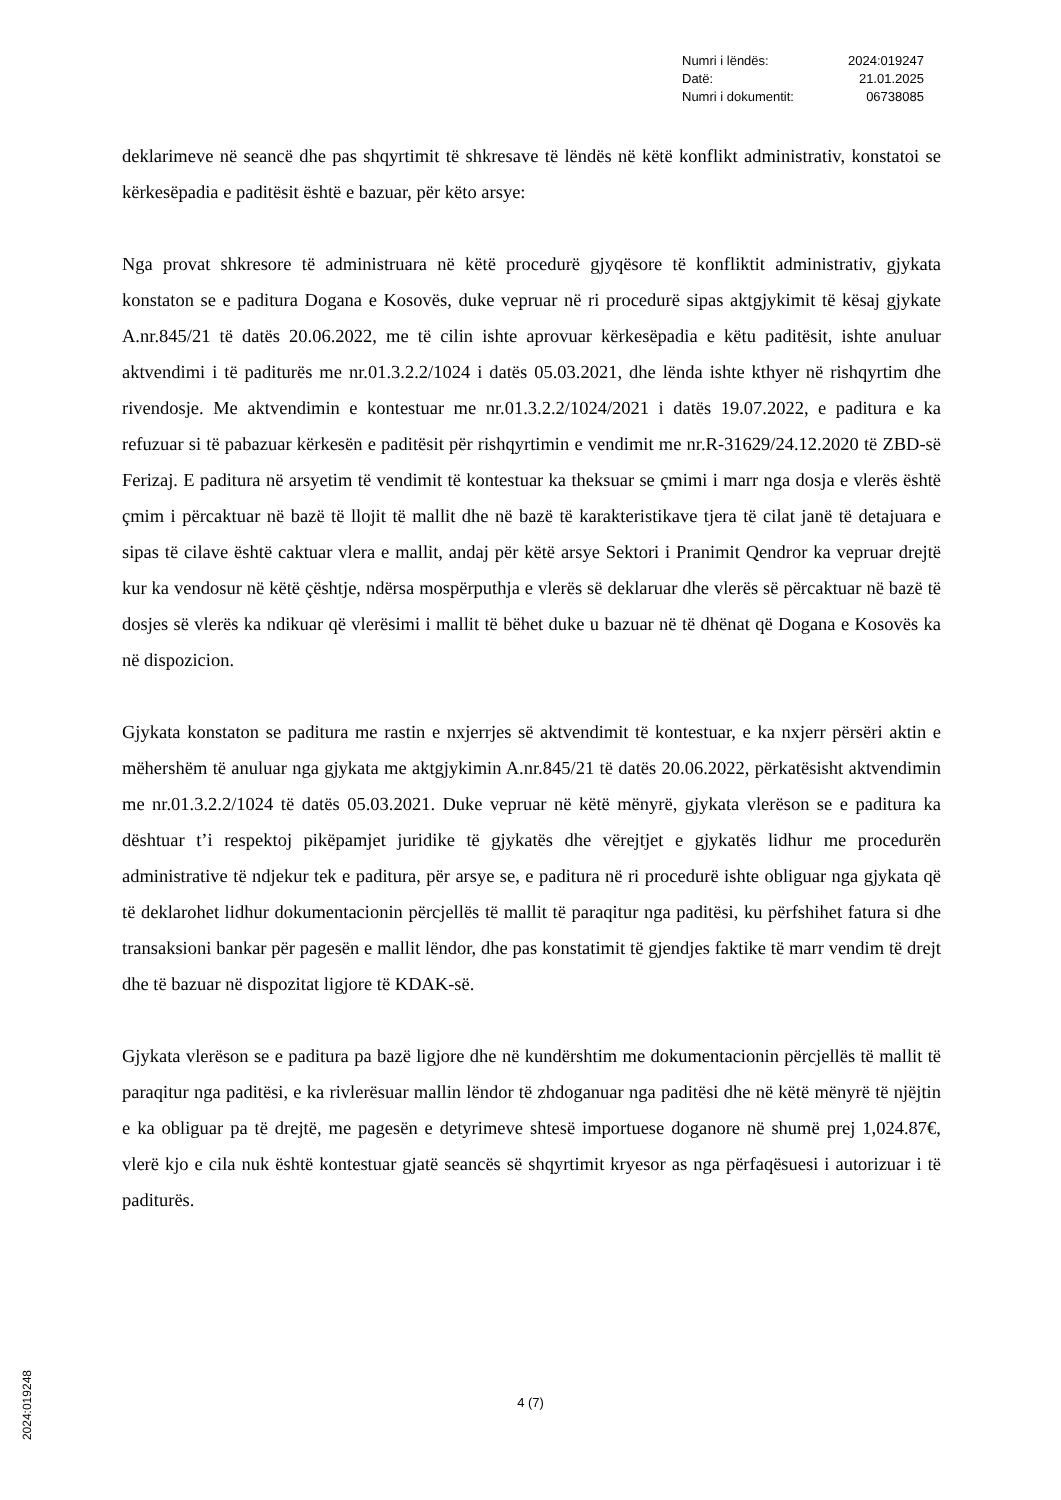| Numri i lëndës: | 2024:019247 |
| Datë: | 21.01.2025 |
| Numri i dokumentit: | 06738085 |
deklarimeve në seancë dhe pas shqyrtimit të shkresave të lëndës në këtë konflikt administrativ, konstatoi se kërkesëpadia e paditësit është e bazuar, për këto arsye:
Nga provat shkresore të administruara në këtë procedurë gjyqësore të konfliktit administrativ, gjykata konstaton se e paditura Dogana e Kosovës, duke vepruar në ri procedurë sipas aktgjykimit të kësaj gjykate A.nr.845/21 të datës 20.06.2022, me të cilin ishte aprovuar kërkesëpadia e këtu paditësit, ishte anuluar aktvendimi i të paditurës me nr.01.3.2.2/1024 i datës 05.03.2021, dhe lënda ishte kthyer në rishqyrtim dhe rivendosje. Me aktvendimin e kontestuar me nr.01.3.2.2/1024/2021 i datës 19.07.2022, e paditura e ka refuzuar si të pabazuar kërkesën e paditësit për rishqyrtimin e vendimit me nr.R-31629/24.12.2020 të ZBD-së Ferizaj. E paditura në arsyetim të vendimit të kontestuar ka theksuar se çmimi i marr nga dosja e vlerës është çmim i përcaktuar në bazë të llojit të mallit dhe në bazë të karakteristikave tjera të cilat janë të detajuara e sipas të cilave është caktuar vlera e mallit, andaj për këtë arsye Sektori i Pranimit Qendror ka vepruar drejtë kur ka vendosur në këtë çështje, ndërsa mospërputhja e vlerës së deklaruar dhe vlerës së përcaktuar në bazë të dosjes së vlerës ka ndikuar që vlerësimi i mallit të bëhet duke u bazuar në të dhënat që Dogana e Kosovës ka në dispozicion.
Gjykata konstaton se paditura me rastin e nxjerrjes së aktvendimit të kontestuar, e ka nxjerr përsëri aktin e mëhershëm të anuluar nga gjykata me aktgjykimin A.nr.845/21 të datës 20.06.2022, përkatësisht aktvendimin me nr.01.3.2.2/1024 të datës 05.03.2021. Duke vepruar në këtë mënyrë, gjykata vlerëson se e paditura ka dështuar t’i respektoj pikëpamjet juridike të gjykatës dhe vërejtjet e gjykatës lidhur me procedurën administrative të ndjekur tek e paditura, për arsye se, e paditura në ri procedurë ishte obliguar nga gjykata që të deklarohet lidhur dokumentacionin përcjellës të mallit të paraqitur nga paditësi, ku përfshihet fatura si dhe transaksioni bankar për pagesën e mallit lëndor, dhe pas konstatimit të gjendjes faktike të marr vendim të drejt dhe të bazuar në dispozitat ligjore të KDAK-së.
Gjykata vlerëson se e paditura pa bazë ligjore dhe në kundërshtim me dokumentacionin përcjellës të mallit të paraqitur nga paditësi, e ka rivlerësuar mallin lëndor të zhdoganuar nga paditësi dhe në këtë mënyrë të njëjtin e ka obliguar pa të drejtë, me pagesën e detyrimeve shtesë importuese doganore në shumë prej 1,024.87€, vlerë kjo e cila nuk është kontestuar gjatë seancës së shqyrtimit kryesor as nga përfaqësuesi i autorizuar i të paditurës.
2024:019248
4 (7)